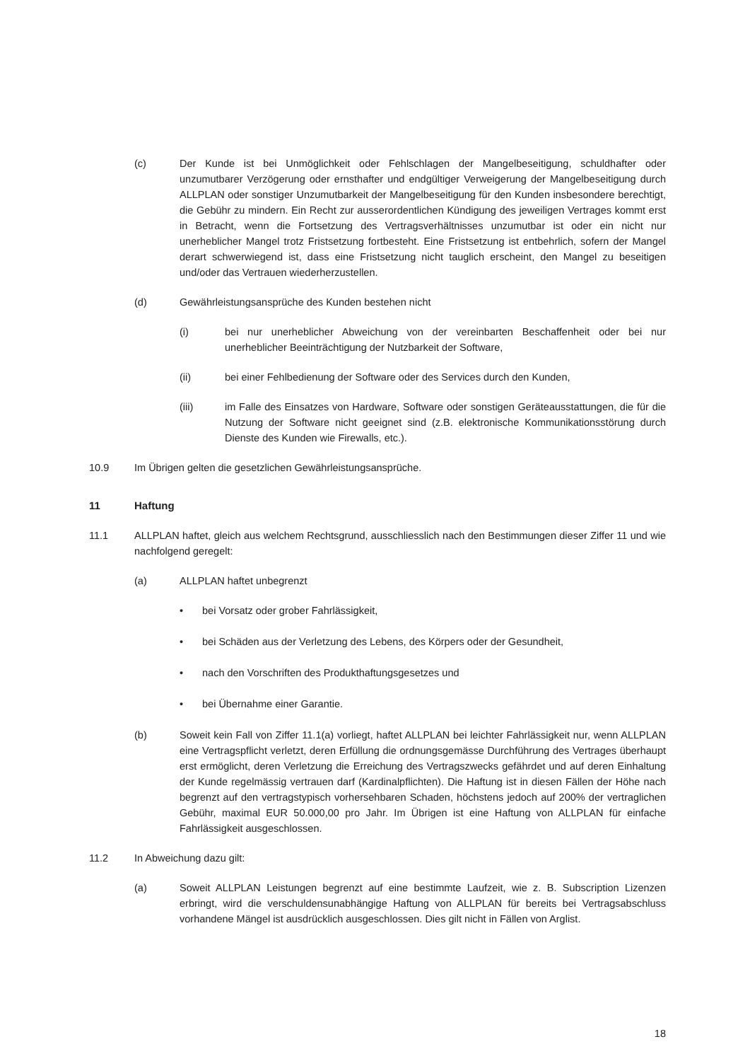(c) Der Kunde ist bei Unmöglichkeit oder Fehlschlagen der Mangelbeseitigung, schuldhafter oder unzumutbarer Verzögerung oder ernsthafter und endgültiger Verweigerung der Mangelbeseitigung durch ALLPLAN oder sonstiger Unzumutbarkeit der Mangelbeseitigung für den Kunden insbesondere berechtigt, die Gebühr zu mindern. Ein Recht zur ausserordentlichen Kündigung des jeweiligen Vertrages kommt erst in Betracht, wenn die Fortsetzung des Vertragsverhältnisses unzumutbar ist oder ein nicht nur unerheblicher Mangel trotz Fristsetzung fortbesteht. Eine Fristsetzung ist entbehrlich, sofern der Mangel derart schwerwiegend ist, dass eine Fristsetzung nicht tauglich erscheint, den Mangel zu beseitigen und/oder das Vertrauen wiederherzustellen.
(d) Gewährleistungsansprüche des Kunden bestehen nicht
(i) bei nur unerheblicher Abweichung von der vereinbarten Beschaffenheit oder bei nur unerheblicher Beeinträchtigung der Nutzbarkeit der Software,
(ii) bei einer Fehlbedienung der Software oder des Services durch den Kunden,
(iii) im Falle des Einsatzes von Hardware, Software oder sonstigen Geräteausstattungen, die für die Nutzung der Software nicht geeignet sind (z.B. elektronische Kommunikationsstörung durch Dienste des Kunden wie Firewalls, etc.).
10.9 Im Übrigen gelten die gesetzlichen Gewährleistungsansprüche.
11 Haftung
11.1 ALLPLAN haftet, gleich aus welchem Rechtsgrund, ausschliesslich nach den Bestimmungen dieser Ziffer 11 und wie nachfolgend geregelt:
(a) ALLPLAN haftet unbegrenzt
• bei Vorsatz oder grober Fahrlässigkeit,
• bei Schäden aus der Verletzung des Lebens, des Körpers oder der Gesundheit,
• nach den Vorschriften des Produkthaftungsgesetzes und
• bei Übernahme einer Garantie.
(b) Soweit kein Fall von Ziffer 11.1(a) vorliegt, haftet ALLPLAN bei leichter Fahrlässigkeit nur, wenn ALLPLAN eine Vertragspflicht verletzt, deren Erfüllung die ordnungsgemässe Durchführung des Vertrages überhaupt erst ermöglicht, deren Verletzung die Erreichung des Vertragszwecks gefährdet und auf deren Einhaltung der Kunde regelmässig vertrauen darf (Kardinalpflichten). Die Haftung ist in diesen Fällen der Höhe nach begrenzt auf den vertragstypisch vorhersehbaren Schaden, höchstens jedoch auf 200% der vertraglichen Gebühr, maximal EUR 50.000,00 pro Jahr. Im Übrigen ist eine Haftung von ALLPLAN für einfache Fahrlässigkeit ausgeschlossen.
11.2 In Abweichung dazu gilt:
(a) Soweit ALLPLAN Leistungen begrenzt auf eine bestimmte Laufzeit, wie z. B. Subscription Lizenzen erbringt, wird die verschuldensunabhängige Haftung von ALLPLAN für bereits bei Vertragsabschluss vorhandene Mängel ist ausdrücklich ausgeschlossen. Dies gilt nicht in Fällen von Arglist.
18